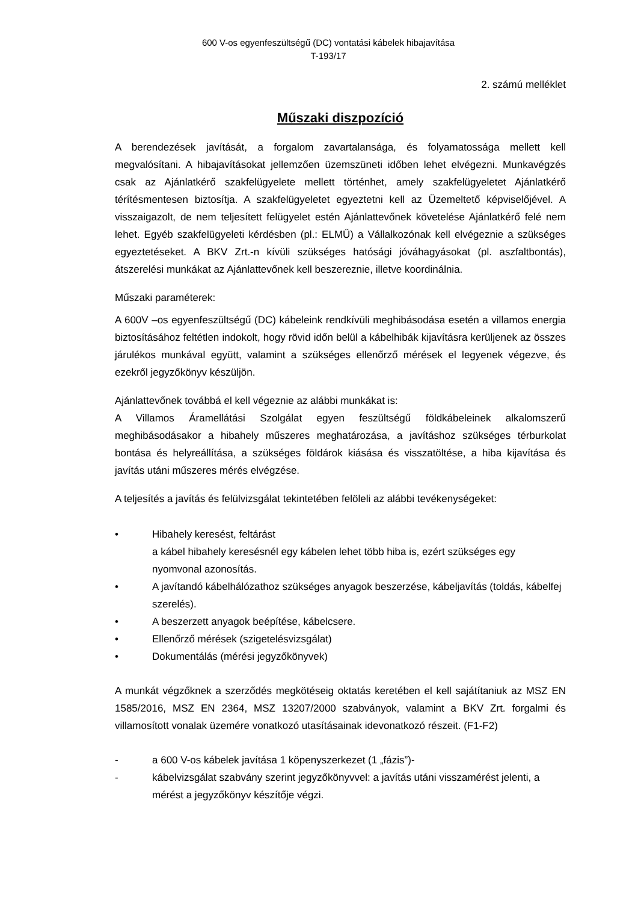600 V-os egyenfeszültségű (DC) vontatási kábelek hibajavítása
T-193/17
2. számú melléklet
Műszaki diszpozíció
A berendezések javítását, a forgalom zavartalansága, és folyamatossága mellett kell megvalósítani. A hibajavításokat jellemzően üzemszüneti időben lehet elvégezni. Munkavégzés csak az Ajánlatkérő szakfelügyelete mellett történhet, amely szakfelügyeletet Ajánlatkérő térítésmentesen biztosítja. A szakfelügyeletet egyeztetni kell az Üzemeltető képviselőjével. A visszaigazolt, de nem teljesített felügyelet estén Ajánlattevőnek követelése Ajánlatkérő felé nem lehet. Egyéb szakfelügyeleti kérdésben (pl.: ELMŰ) a Vállalkozónak kell elvégeznie a szükséges egyeztetéseket. A BKV Zrt.-n kívüli szükséges hatósági jóváhagyásokat (pl. aszfaltbontás), átszerelési munkákat az Ajánlattevőnek kell beszereznie, illetve koordinálnia.
Műszaki paraméterek:
A 600V –os egyenfeszültségű (DC) kábeleink rendkívüli meghibásodása esetén a villamos energia biztosításához feltétlen indokolt, hogy rövid időn belül a kábelhibák kijavításra kerüljenek az összes járulékos munkával együtt, valamint a szükséges ellenőrző mérések el legyenek végezve, és ezekről jegyzőkönyv készüljön.
Ajánlattevőnek továbbá el kell végeznie az alábbi munkákat is:
A Villamos Áramellátási Szolgálat egyen feszültségű földkábeleinek alkalomszerű meghibásodásakor a hibahely műszeres meghatározása, a javításhoz szükséges térburkolat bontása és helyreállítása, a szükséges földárok kiásása és visszatöltése, a hiba kijavítása és javítás utáni műszeres mérés elvégzése.
A teljesítés a javítás és felülvizsgálat tekintetében felöleli az alábbi tevékenységeket:
• Hibahely keresést, feltárást
a kábel hibahely keresésnél egy kábelen lehet több hiba is, ezért szükséges egy nyomvonal azonosítás.
• A javítandó kábelhálózathoz szükséges anyagok beszerzése, kábeljavítás (toldás, kábelfej szerelés).
• A beszerzett anyagok beépítése, kábelcsere.
• Ellenőrző mérések (szigetelésvizsgálat)
• Dokumentálás (mérési jegyzőkönyvek)
A munkát végzőknek a szerződés megkötéseig oktatás keretében el kell sajátítaniuk az MSZ EN 1585/2016, MSZ EN 2364, MSZ 13207/2000 szabványok, valamint a BKV Zrt. forgalmi és villamosított vonalak üzemére vonatkozó utasításainak idevonatkozó részeit. (F1-F2)
- a 600 V-os kábelek javítása 1 köpenyszerkezet (1 „fázis”)-
- kábelvizsgálat szabvány szerint jegyzőkönyvvel: a javítás utáni visszamérést jelenti, a mérést a jegyzőkönyv készítője végzi.